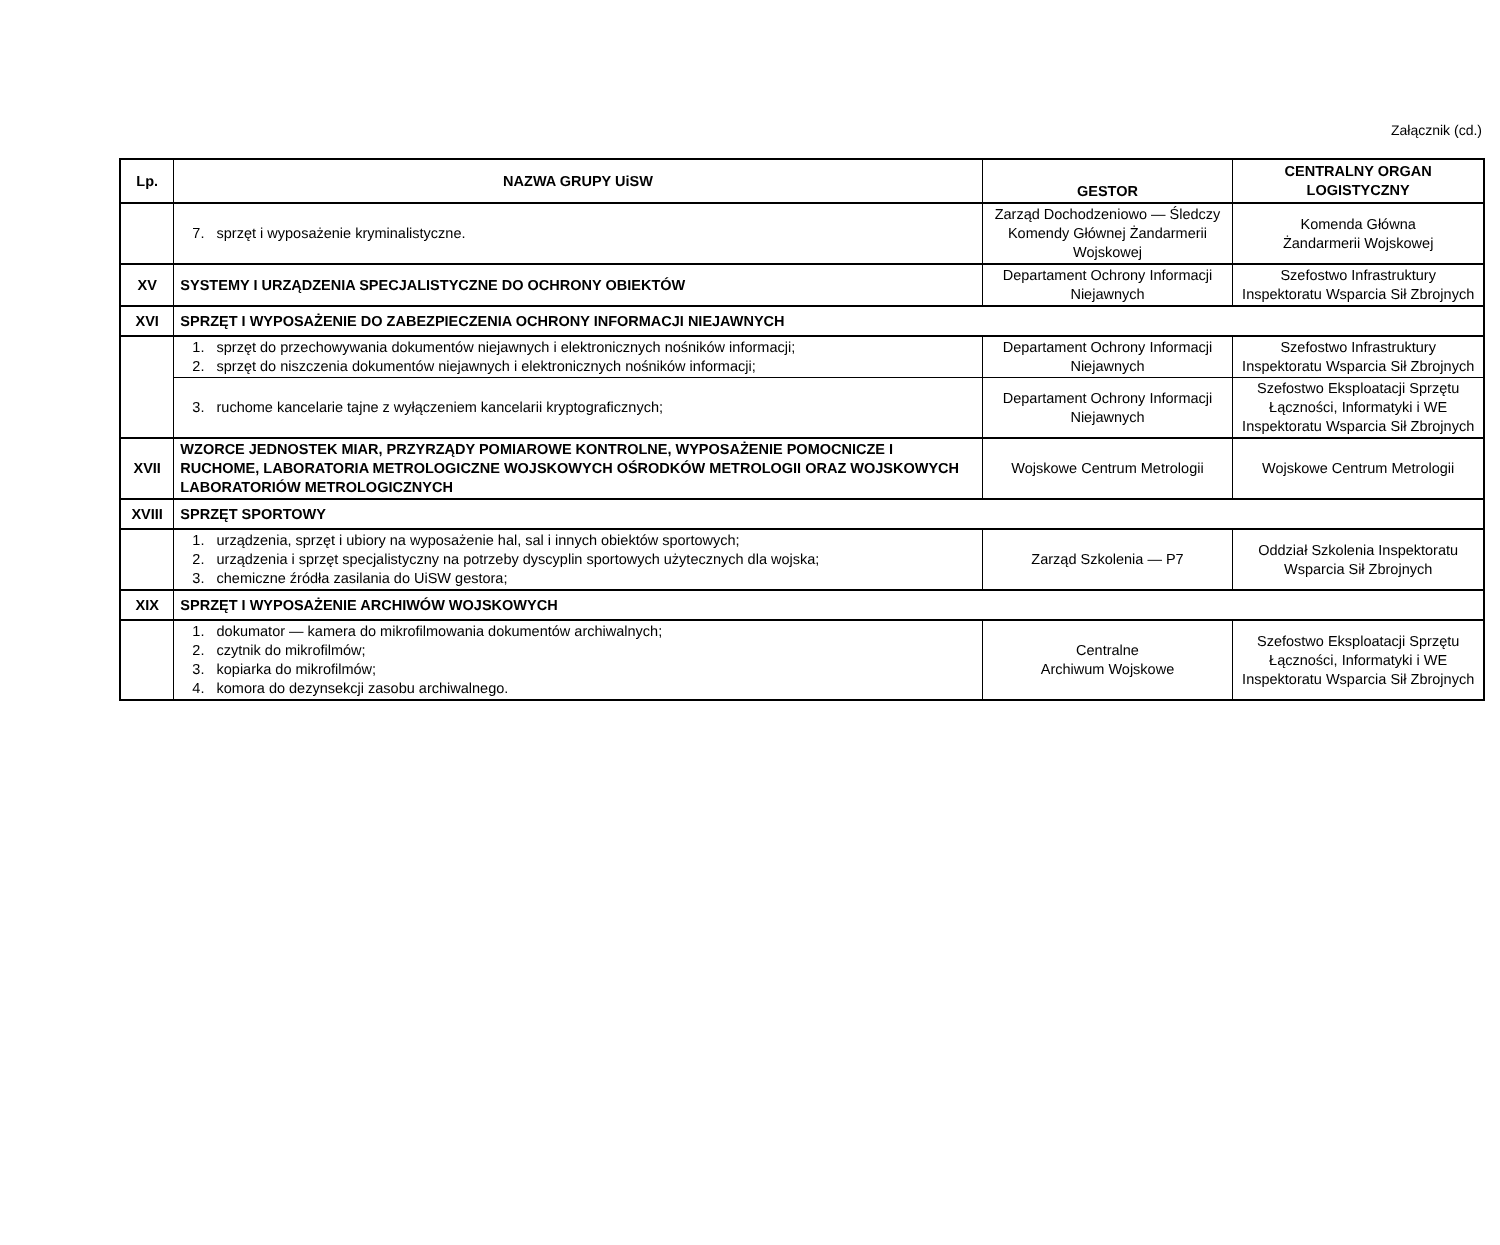Załącznik (cd.)
| Lp. | NAZWA GRUPY UiSW | GESTOR | CENTRALNY ORGAN LOGISTYCZNY |
| --- | --- | --- | --- |
| | 7. sprzęt i wyposażenie kryminalistyczne. | Zarząd Dochodzeniowo — Śledczy Komendy Głównej Żandarmerii Wojskowej | Komenda Główna Żandarmerii Wojskowej |
| XV | SYSTEMY I URZĄDZENIA SPECJALISTYCZNE DO OCHRONY OBIEKTÓW | Departament Ochrony Informacji Niejawnych | Szefostwo Infrastruktury Inspektoratu Wsparcia Sił Zbrojnych |
| XVI | SPRZĘT I WYPOSAŻENIE DO ZABEZPIECZENIA OCHRONY INFORMACJI NIEJAWNYCH | | |
| | 1. sprzęt do przechowywania dokumentów niejawnych i elektronicznych nośników informacji; 2. sprzęt do niszczenia dokumentów niejawnych i elektronicznych nośników informacji; | Departament Ochrony Informacji Niejawnych | Szefostwo Infrastruktury Inspektoratu Wsparcia Sił Zbrojnych |
| | 3. ruchome kancelarie tajne z wyłączeniem kancelarii kryptograficznych; | Departament Ochrony Informacji Niejawnych | Szefostwo Eksploatacji Sprzętu Łączności, Informatyki i WE Inspektoratu Wsparcia Sił Zbrojnych |
| XVII | WZORCE JEDNOSTEK MIAR, PRZYRZĄDY POMIAROWE KONTROLNE, WYPOSAŻENIE POMOCNICZE I RUCHOME, LABORATORIA METROLOGICZNE WOJSKOWYCH OŚRODKÓW METROLOGII ORAZ WOJSKOWYCH LABORATORIÓW METROLOGICZNYCH | Wojskowe Centrum Metrologii | Wojskowe Centrum Metrologii |
| XVIII | SPRZĘT SPORTOWY | | |
| | 1. urządzenia, sprzęt i ubiory na wyposażenie hal, sal i innych obiektów sportowych; 2. urządzenia i sprzęt specjalistyczny na potrzeby dyscyplin sportowych użytecznych dla wojska; 3. chemiczne źródła zasilania do UiSW gestora; | Zarząd Szkolenia — P7 | Oddział Szkolenia Inspektoratu Wsparcia Sił Zbrojnych |
| XIX | SPRZĘT I WYPOSAŻENIE ARCHIWÓW WOJSKOWYCH | | |
| | 1. dokumator — kamera do mikrofilmowania dokumentów archiwalnych; 2. czytnik do mikrofilmów; 3. kopiarka do mikrofilmów; 4. komora do dezynsekcji zasobu archiwalnego. | Centralne Archiwum Wojskowe | Szefostwo Eksploatacji Sprzętu Łączności, Informatyki i WE Inspektoratu Wsparcia Sił Zbrojnych |